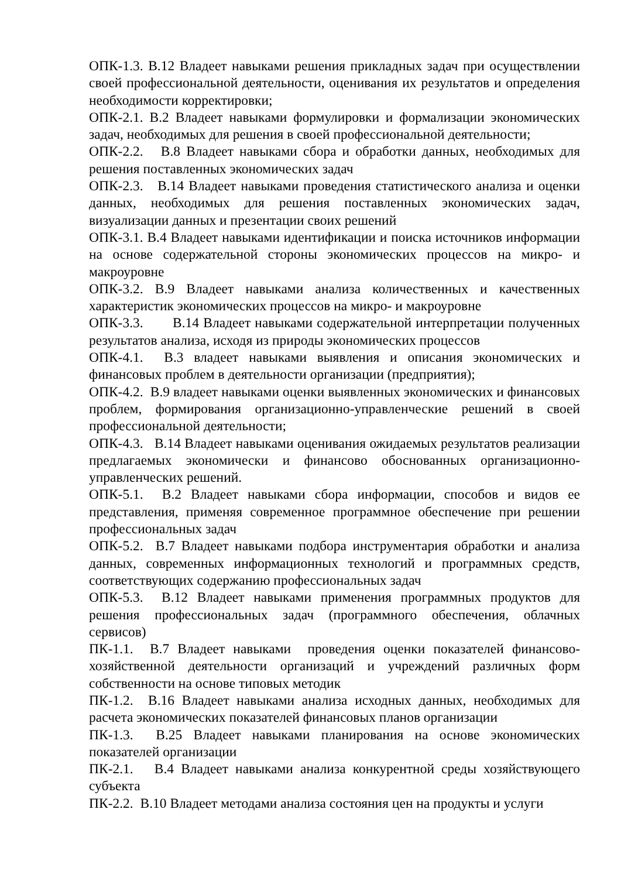ОПК-1.3. В.12 Владеет навыками решения прикладных задач при осуществлении своей профессиональной деятельности, оценивания их результатов и определения необходимости корректировки;
ОПК-2.1. В.2 Владеет навыками формулировки и формализации экономических задач, необходимых для решения в своей профессиональной деятельности;
ОПК-2.2. В.8 Владеет навыками сбора и обработки данных, необходимых для решения поставленных экономических задач
ОПК-2.3. В.14 Владеет навыками проведения статистического анализа и оценки данных, необходимых для решения поставленных экономических задач, визуализации данных и презентации своих решений
ОПК-3.1. В.4 Владеет навыками идентификации и поиска источников информации на основе содержательной стороны экономических процессов на микро- и макроуровне
ОПК-3.2. В.9 Владеет навыками анализа количественных и качественных характеристик экономических процессов на микро- и макроуровне
ОПК-3.3. В.14 Владеет навыками содержательной интерпретации полученных результатов анализа, исходя из природы экономических процессов
ОПК-4.1. В.3 владеет навыками выявления и описания экономических и финансовых проблем в деятельности организации (предприятия);
ОПК-4.2. В.9 владеет навыками оценки выявленных экономических и финансовых проблем, формирования организационно-управленческие решений в своей профессиональной деятельности;
ОПК-4.3. В.14 Владеет навыками оценивания ожидаемых результатов реализации предлагаемых экономически и финансово обоснованных организационно-управленческих решений.
ОПК-5.1. В.2 Владеет навыками сбора информации, способов и видов ее представления, применяя современное программное обеспечение при решении профессиональных задач
ОПК-5.2. В.7 Владеет навыками подбора инструментария обработки и анализа данных, современных информационных технологий и программных средств, соответствующих содержанию профессиональных задач
ОПК-5.3. В.12 Владеет навыками применения программных продуктов для решения профессиональных задач (программного обеспечения, облачных сервисов)
ПК-1.1. В.7 Владеет навыками проведения оценки показателей финансово-хозяйственной деятельности организаций и учреждений различных форм собственности на основе типовых методик
ПК-1.2. В.16 Владеет навыками анализа исходных данных, необходимых для расчета экономических показателей финансовых планов организации
ПК-1.3. В.25 Владеет навыками планирования на основе экономических показателей организации
ПК-2.1. В.4 Владеет навыками анализа конкурентной среды хозяйствующего субъекта
ПК-2.2. В.10 Владеет методами анализа состояния цен на продукты и услуги